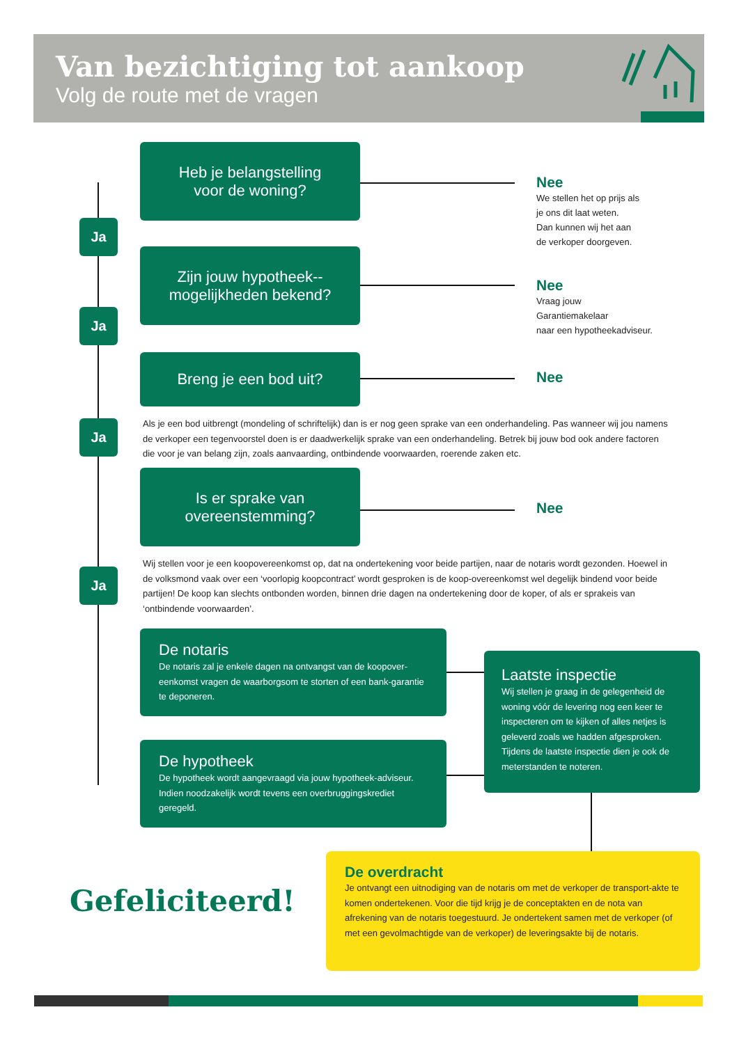Van bezichtiging tot aankoop
Volg de route met de vragen
Heb je belangstelling
voor de woning?
Ja
Nee
We stellen het op prijs als
je ons dit laat weten.
Dan kunnen wij het aan
de verkoper doorgeven.
Zijn jouw hypotheek--
mogelijkheden bekend?
Ja
Nee
Vraag jouw
Garantiemakelaar
naar een hypotheekadviseur.
Breng je een bod uit?
Nee
Ja
Als je een bod uitbrengt (mondeling of schriftelijk) dan is er nog geen sprake van een onderhandeling. Pas wanneer wij jou namens de verkoper een tegenvoorstel doen is er daadwerkelijk sprake van een onderhandeling. Betrek bij jouw bod ook andere factoren die voor je van belang zijn, zoals aanvaarding, ontbindende voorwaarden, roerende zaken etc.
Is er sprake van
overeenstemming?
Nee
Ja
Wij stellen voor je een koopovereenkomst op, dat na ondertekening voor beide partijen, naar de notaris wordt gezonden. Hoewel in de volksmond vaak over een ‘voorlopig koopcontract’ wordt gesproken is de koop-overeenkomst wel degelijk bindend voor beide partijen! De koop kan slechts ontbonden worden, binnen drie dagen na ondertekening door de koper, of als er sprakeis van ‘ontbindende voorwaarden’.
De notaris
De notaris zal je enkele dagen na ontvangst van de koopover-eenkomst vragen de waarborgsom te storten of een bank-garantie te deponeren.
De hypotheek
De hypotheek wordt aangevraagd via jouw hypotheek-adviseur. Indien noodzakelijk wordt tevens een overbruggingskrediet geregeld.
Laatste inspectie
Wij stellen je graag in de gelegenheid de woning vóór de levering nog een keer te inspecteren om te kijken of alles netjes is geleverd zoals we hadden afgesproken. Tijdens de laatste inspectie dien je ook de meterstanden te noteren.
Gefeliciteerd!
De overdracht
Je ontvangt een uitnodiging van de notaris om met de verkoper de transport-akte te komen ondertekenen. Voor die tijd krijg je de conceptakten en de nota van afrekening van de notaris toegestuurd. Je ondertekent samen met de verkoper (of met een gevolmachtigde van de verkoper) de leveringsakte bij de notaris.